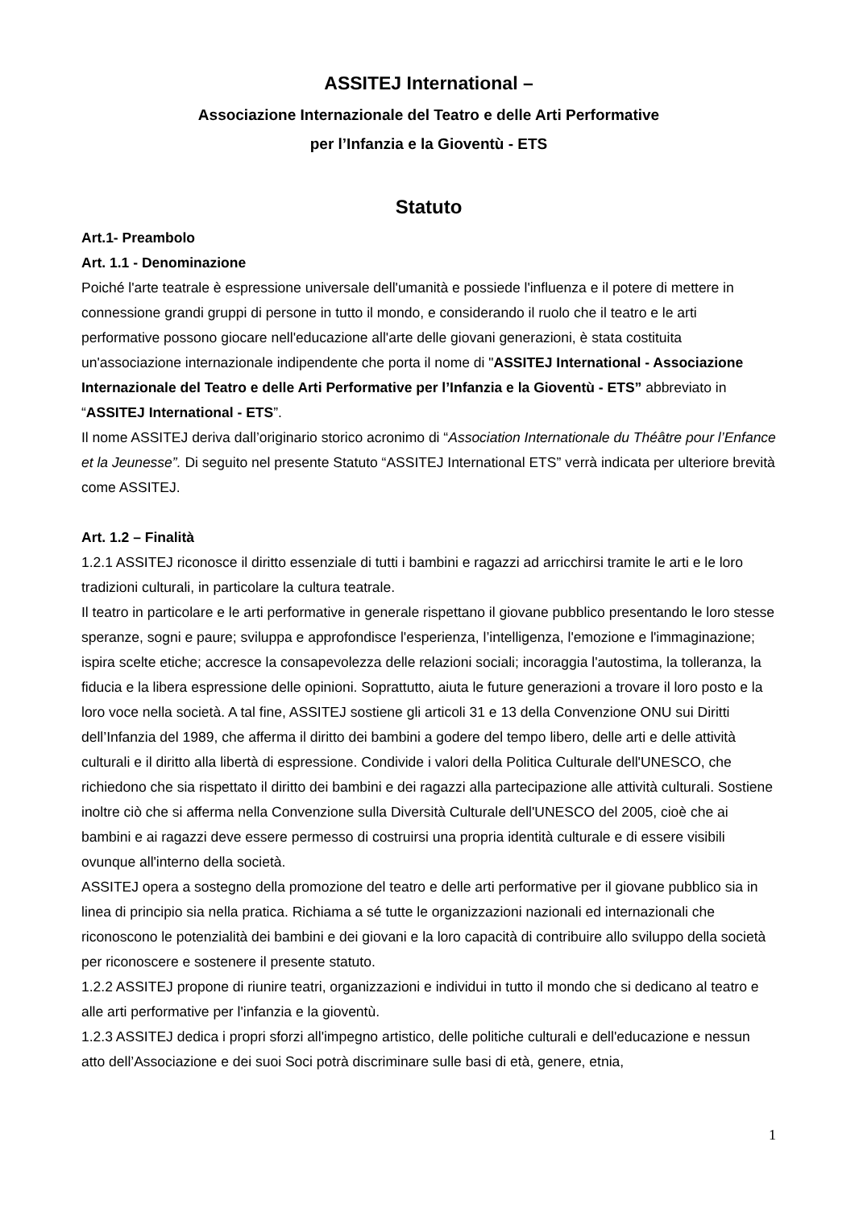ASSITEJ International –
Associazione Internazionale del Teatro e delle Arti Performative
per l’Infanzia e la Gioventù - ETS
Statuto
Art.1- Preambolo
Art. 1.1 - Denominazione
Poiché l'arte teatrale è espressione universale dell'umanità e possiede l'influenza e il potere di mettere in connessione grandi gruppi di persone in tutto il mondo, e considerando il ruolo che il teatro e le arti performative possono giocare nell'educazione all'arte delle giovani generazioni, è stata costituita un'associazione internazionale indipendente che porta il nome di "ASSITEJ International - Associazione Internazionale del Teatro e delle Arti Performative per l’Infanzia e la Gioventù - ETS” abbreviato in “ASSITEJ International - ETS”.
Il nome ASSITEJ deriva dall’originario storico acronimo di “Association Internationale du Théâtre pour l’Enfance et la Jeunesse”. Di seguito nel presente Statuto “ASSITEJ International ETS” verrà indicata per ulteriore brevità come ASSITEJ.
Art. 1.2 – Finalità
1.2.1 ASSITEJ riconosce il diritto essenziale di tutti i bambini e ragazzi ad arricchirsi tramite le arti e le loro tradizioni culturali, in particolare la cultura teatrale.
Il teatro in particolare e le arti performative in generale rispettano il giovane pubblico presentando le loro stesse speranze, sogni e paure; sviluppa e approfondisce l'esperienza, l’intelligenza, l'emozione e l'immaginazione; ispira scelte etiche; accresce la consapevolezza delle relazioni sociali; incoraggia l'autostima, la tolleranza, la fiducia e la libera espressione delle opinioni. Soprattutto, aiuta le future generazioni a trovare il loro posto e la loro voce nella società. A tal fine, ASSITEJ sostiene gli articoli 31 e 13 della Convenzione ONU sui Diritti dell’Infanzia del 1989, che afferma il diritto dei bambini a godere del tempo libero, delle arti e delle attività culturali e il diritto alla libertà di espressione. Condivide i valori della Politica Culturale dell'UNESCO, che richiedono che sia rispettato il diritto dei bambini e dei ragazzi alla partecipazione alle attività culturali. Sostiene inoltre ciò che si afferma nella Convenzione sulla Diversità Culturale dell'UNESCO del 2005, cioè che ai bambini e ai ragazzi deve essere permesso di costruirsi una propria identità culturale e di essere visibili ovunque all'interno della società.
ASSITEJ opera a sostegno della promozione del teatro e delle arti performative per il giovane pubblico sia in linea di principio sia nella pratica. Richiama a sé tutte le organizzazioni nazionali ed internazionali che riconoscono le potenzialità dei bambini e dei giovani e la loro capacità di contribuire allo sviluppo della società per riconoscere e sostenere il presente statuto.
1.2.2 ASSITEJ propone di riunire teatri, organizzazioni e individui in tutto il mondo che si dedicano al teatro e alle arti performative per l'infanzia e la gioventù.
1.2.3 ASSITEJ dedica i propri sforzi all'impegno artistico, delle politiche culturali e dell'educazione e nessun atto dell’Associazione e dei suoi Soci potrà discriminare sulle basi di età, genere, etnia,
1